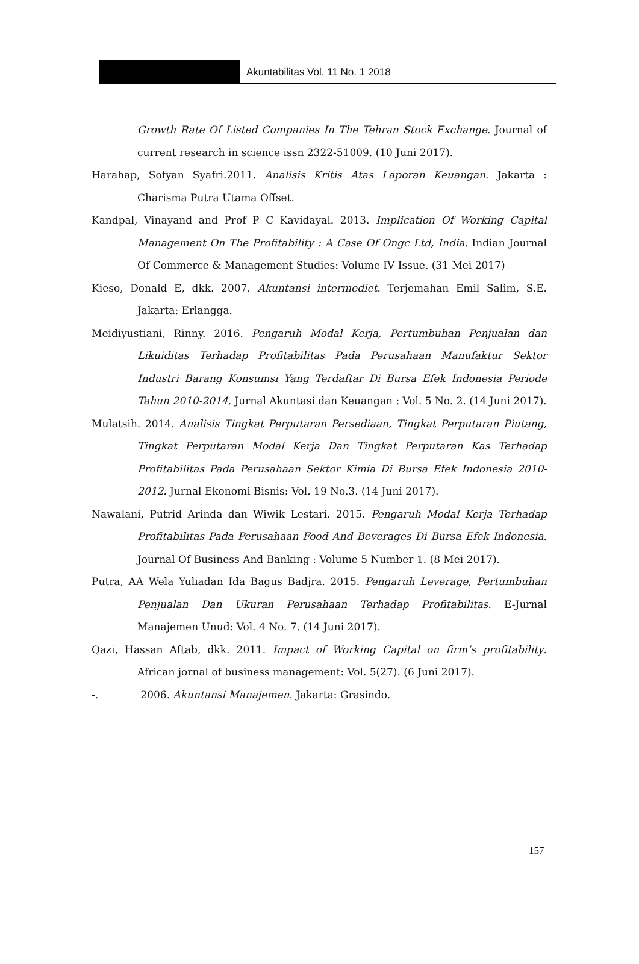Akuntabilitas Vol. 11 No. 1 2018
Growth Rate Of Listed Companies In The Tehran Stock Exchange. Journal of current research in science issn 2322-51009. (10 Juni 2017).
Harahap, Sofyan Syafri.2011. Analisis Kritis Atas Laporan Keuangan. Jakarta : Charisma Putra Utama Offset.
Kandpal, Vinayand and Prof P C Kavidayal. 2013. Implication Of Working Capital Management On The Profitability : A Case Of Ongc Ltd, India. Indian Journal Of Commerce & Management Studies: Volume IV Issue. (31 Mei 2017)
Kieso, Donald E, dkk. 2007. Akuntansi intermediet. Terjemahan Emil Salim, S.E. Jakarta: Erlangga.
Meidiyustiani, Rinny. 2016. Pengaruh Modal Kerja, Pertumbuhan Penjualan dan Likuiditas Terhadap Profitabilitas Pada Perusahaan Manufaktur Sektor Industri Barang Konsumsi Yang Terdaftar Di Bursa Efek Indonesia Periode Tahun 2010-2014. Jurnal Akuntasi dan Keuangan : Vol. 5 No. 2. (14 Juni 2017).
Mulatsih. 2014. Analisis Tingkat Perputaran Persediaan, Tingkat Perputaran Piutang, Tingkat Perputaran Modal Kerja Dan Tingkat Perputaran Kas Terhadap Profitabilitas Pada Perusahaan Sektor Kimia Di Bursa Efek Indonesia 2010-2012. Jurnal Ekonomi Bisnis: Vol. 19 No.3. (14 Juni 2017).
Nawalani, Putrid Arinda dan Wiwik Lestari. 2015. Pengaruh Modal Kerja Terhadap Profitabilitas Pada Perusahaan Food And Beverages Di Bursa Efek Indonesia. Journal Of Business And Banking : Volume 5 Number 1. (8 Mei 2017).
Putra, AA Wela Yuliadan Ida Bagus Badjra. 2015. Pengaruh Leverage, Pertumbuhan Penjualan Dan Ukuran Perusahaan Terhadap Profitabilitas. E-Jurnal Manajemen Unud: Vol. 4 No. 7. (14 Juni 2017).
Qazi, Hassan Aftab, dkk. 2011. Impact of Working Capital on firm’s profitability. African jornal of business management: Vol. 5(27). (6 Juni 2017).
-. 2006. Akuntansi Manajemen. Jakarta: Grasindo.
157